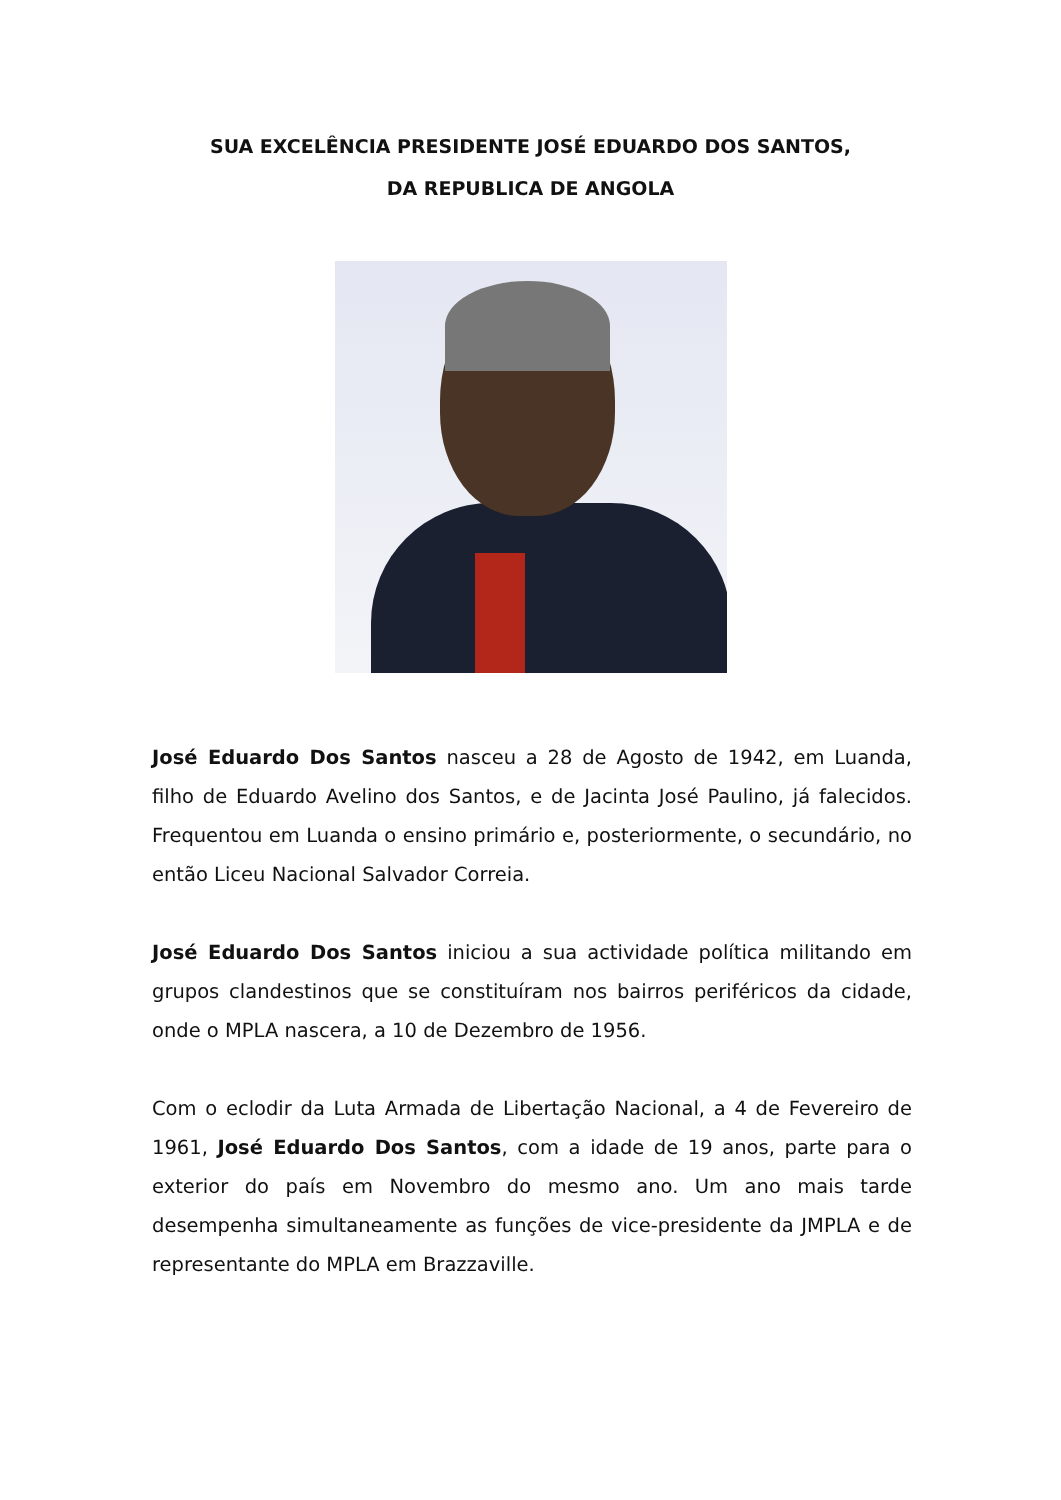SUA EXCELÊNCIA PRESIDENTE JOSÉ EDUARDO DOS SANTOS,
DA REPUBLICA DE ANGOLA
José Eduardo Dos Santos nasceu a 28 de Agosto de 1942, em Luanda, filho de Eduardo Avelino dos Santos, e de Jacinta José Paulino, já falecidos. Frequentou em Luanda o ensino primário e, posteriormente, o secundário, no então Liceu Nacional Salvador Correia.
José Eduardo Dos Santos iniciou a sua actividade política militando em grupos clandestinos que se constituíram nos bairros periféricos da cidade, onde o MPLA nascera, a 10 de Dezembro de 1956.
Com o eclodir da Luta Armada de Libertação Nacional, a 4 de Fevereiro de 1961, José Eduardo Dos Santos, com a idade de 19 anos, parte para o exterior do país em Novembro do mesmo ano. Um ano mais tarde desempenha simultaneamente as funções de vice-presidente da JMPLA e de representante do MPLA em Brazzaville.